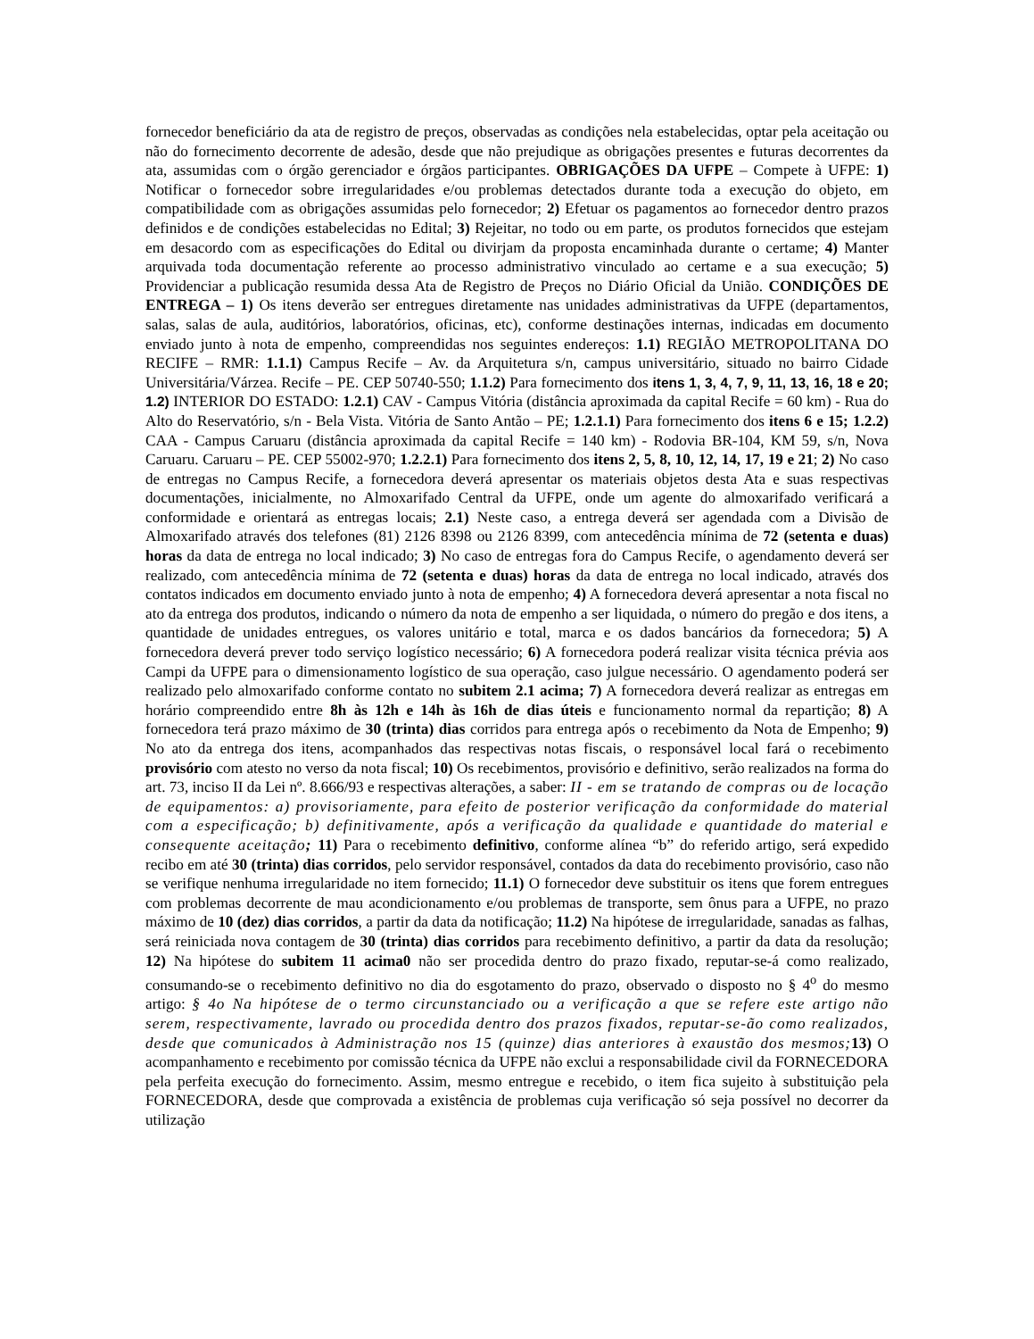fornecedor beneficiário da ata de registro de preços, observadas as condições nela estabelecidas, optar pela aceitação ou não do fornecimento decorrente de adesão, desde que não prejudique as obrigações presentes e futuras decorrentes da ata, assumidas com o órgão gerenciador e órgãos participantes. OBRIGAÇÕES DA UFPE – Compete à UFPE: 1) Notificar o fornecedor sobre irregularidades e/ou problemas detectados durante toda a execução do objeto, em compatibilidade com as obrigações assumidas pelo fornecedor; 2) Efetuar os pagamentos ao fornecedor dentro prazos definidos e de condições estabelecidas no Edital; 3) Rejeitar, no todo ou em parte, os produtos fornecidos que estejam em desacordo com as especificações do Edital ou divirjam da proposta encaminhada durante o certame; 4) Manter arquivada toda documentação referente ao processo administrativo vinculado ao certame e a sua execução; 5) Providenciar a publicação resumida dessa Ata de Registro de Preços no Diário Oficial da União. CONDIÇÕES DE ENTREGA – 1) Os itens deverão ser entregues diretamente nas unidades administrativas da UFPE (departamentos, salas, salas de aula, auditórios, laboratórios, oficinas, etc), conforme destinações internas, indicadas em documento enviado junto à nota de empenho, compreendidas nos seguintes endereços: 1.1) REGIÃO METROPOLITANA DO RECIFE – RMR: 1.1.1) Campus Recife – Av. da Arquitetura s/n, campus universitário, situado no bairro Cidade Universitária/Várzea. Recife – PE. CEP 50740-550; 1.1.2) Para fornecimento dos itens 1, 3, 4, 7, 9, 11, 13, 16, 18 e 20; 1.2) INTERIOR DO ESTADO: 1.2.1) CAV - Campus Vitória (distância aproximada da capital Recife = 60 km) - Rua do Alto do Reservatório, s/n - Bela Vista. Vitória de Santo Antão – PE; 1.2.1.1) Para fornecimento dos itens 6 e 15; 1.2.2) CAA - Campus Caruaru (distância aproximada da capital Recife = 140 km) - Rodovia BR-104, KM 59, s/n, Nova Caruaru. Caruaru – PE. CEP 55002-970; 1.2.2.1) Para fornecimento dos itens 2, 5, 8, 10, 12, 14, 17, 19 e 21; 2) No caso de entregas no Campus Recife, a fornecedora deverá apresentar os materiais objetos desta Ata e suas respectivas documentações, inicialmente, no Almoxarifado Central da UFPE, onde um agente do almoxarifado verificará a conformidade e orientará as entregas locais; 2.1) Neste caso, a entrega deverá ser agendada com a Divisão de Almoxarifado através dos telefones (81) 2126 8398 ou 2126 8399, com antecedência mínima de 72 (setenta e duas) horas da data de entrega no local indicado; 3) No caso de entregas fora do Campus Recife, o agendamento deverá ser realizado, com antecedência mínima de 72 (setenta e duas) horas da data de entrega no local indicado, através dos contatos indicados em documento enviado junto à nota de empenho; 4) A fornecedora deverá apresentar a nota fiscal no ato da entrega dos produtos, indicando o número da nota de empenho a ser liquidada, o número do pregão e dos itens, a quantidade de unidades entregues, os valores unitário e total, marca e os dados bancários da fornecedora; 5) A fornecedora deverá prever todo serviço logístico necessário; 6) A fornecedora poderá realizar visita técnica prévia aos Campi da UFPE para o dimensionamento logístico de sua operação, caso julgue necessário. O agendamento poderá ser realizado pelo almoxarifado conforme contato no subitem 2.1 acima; 7) A fornecedora deverá realizar as entregas em horário compreendido entre 8h às 12h e 14h às 16h de dias úteis e funcionamento normal da repartição; 8) A fornecedora terá prazo máximo de 30 (trinta) dias corridos para entrega após o recebimento da Nota de Empenho; 9) No ato da entrega dos itens, acompanhados das respectivas notas fiscais, o responsável local fará o recebimento provisório com atesto no verso da nota fiscal; 10) Os recebimentos, provisório e definitivo, serão realizados na forma do art. 73, inciso II da Lei nº. 8.666/93 e respectivas alterações, a saber: II - em se tratando de compras ou de locação de equipamentos: a) provisoriamente, para efeito de posterior verificação da conformidade do material com a especificação; b) definitivamente, após a verificação da qualidade e quantidade do material e consequente aceitação; 11) Para o recebimento definitivo, conforme alínea “b” do referido artigo, será expedido recibo em até 30 (trinta) dias corridos, pelo servidor responsável, contados da data do recebimento provisório, caso não se verifique nenhuma irregularidade no item fornecido; 11.1) O fornecedor deve substituir os itens que forem entregues com problemas decorrente de mau acondicionamento e/ou problemas de transporte, sem ônus para a UFPE, no prazo máximo de 10 (dez) dias corridos, a partir da data da notificação; 11.2) Na hipótese de irregularidade, sanadas as falhas, será reiniciada nova contagem de 30 (trinta) dias corridos para recebimento definitivo, a partir da data da resolução; 12) Na hipótese do subitem 11 acima0 não ser procedida dentro do prazo fixado, reputar-se-á como realizado, consumando-se o recebimento definitivo no dia do esgotamento do prazo, observado o disposto no § 4<sup>o</sup> do mesmo artigo: § 4o Na hipótese de o termo circunstanciado ou a verificação a que se refere este artigo não serem, respectivamente, lavrado ou procedida dentro dos prazos fixados, reputar-se-ão como realizados, desde que comunicados à Administração nos 15 (quinze) dias anteriores à exaustão dos mesmos; 13) O acompanhamento e recebimento por comissão técnica da UFPE não exclui a responsabilidade civil da FORNECEDORA pela perfeita execução do fornecimento. Assim, mesmo entregue e recebido, o item fica sujeito à substituição pela FORNECEDORA, desde que comprovada a existência de problemas cuja verificação só seja possível no decorrer da utilização